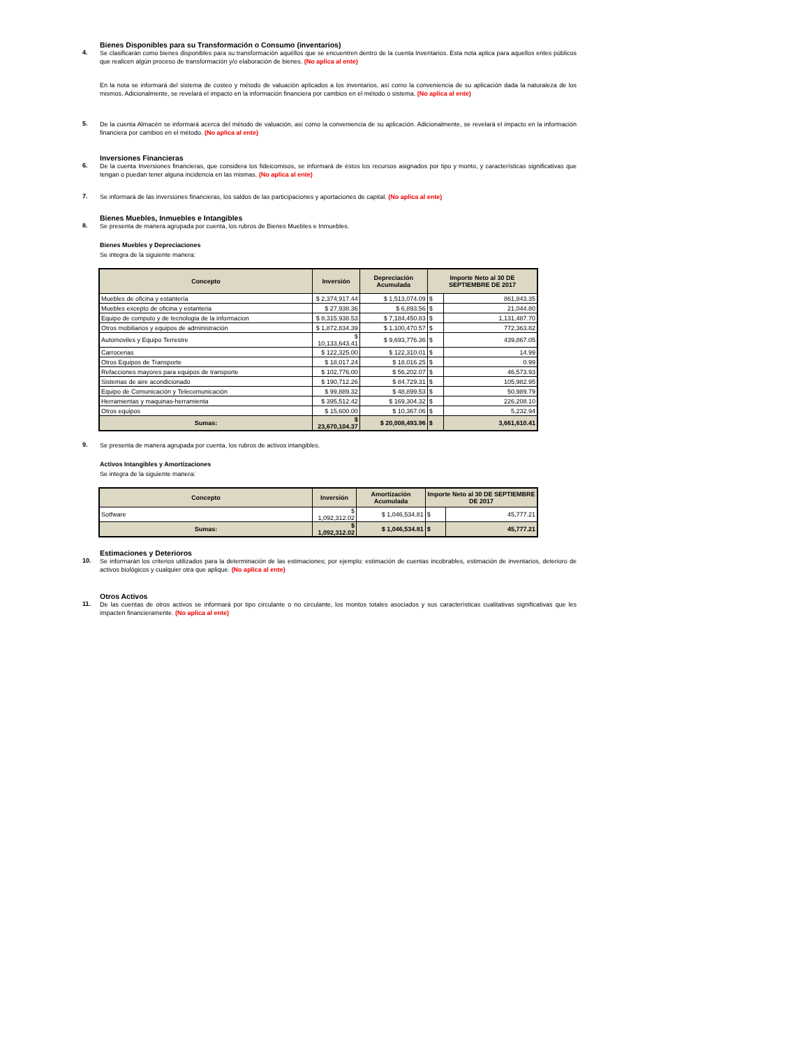Bienes Disponibles para su Transformación o Consumo (inventarios)
4.
Se clasificarán como bienes disponibles para su transformación aquéllos que se encuentren dentro de la cuenta Inventarios. Esta nota aplica para aquellos entes públicos que realicen algún proceso de transformación y/o elaboración de bienes. (No aplica al ente)
En la nota se informará del sistema de costeo y método de valuación aplicados a los inventarios, así como la conveniencia de su aplicación dada la naturaleza de los mismos. Adicionalmente, se revelará el impacto en la información financiera por cambios en el método o sistema. (No aplica al ente)
5.
De la cuenta Almacén se informará acerca del método de valuación, así como la conveniencia de su aplicación. Adicionalmente, se revelará el impacto en la información financiera por cambios en el método. (No aplica al ente)
Inversiones Financieras
6.
De la cuenta Inversiones financieras, que considera los fideicomisos, se informará de éstos los recursos asignados por tipo y monto, y características significativas que tengan o puedan tener alguna incidencia en las mismas. (No aplica al ente)
7.
Se informará de las inversiones financieras, los saldos de las participaciones y aportaciones de capital. (No aplica al ente)
Bienes Muebles, Inmuebles e Intangibles
8.
Se presenta de manera agrupada por cuenta, los rubros de Bienes Muebles e Inmuebles.
Bienes Muebles y Depreciaciones
Se integra de la siguiente manera:
| Concepto | Inversión | Depreciación Acumulada | Importe Neto al 30 DE SEPTIEMBRE DE 2017 | |
| --- | --- | --- | --- | --- |
| Muebles de oficina y estantería | $ 2,374,917.44 | $ 1,513,074.09 | $ | 861,843.35 |
| Muebles excepto de oficina y estanteria | $ 27,938.36 | $ 6,893.56 | $ | 21,044.80 |
| Equipo de computo y de tecnologia de la informacion | $ 8,315,938.53 | $ 7,184,450.83 | $ | 1,131,487.70 |
| Otros mobiliarios y equipos de administración | $ 1,872,834.39 | $ 1,100,470.57 | $ | 772,363.82 |
| Automoviles y Equipo Terrestre | $ 10,133,643.41 | $ 9,693,776.36 | $ | 439,867.05 |
| Carrocerias | $ 122,325.00 | $ 122,310.01 | $ | 14.99 |
| Otros Equipos de Transporte | $ 18,017.24 | $ 18,016.25 | $ | 0.99 |
| Refacciones mayores para equipos de transporte | $ 102,776.00 | $ 56,202.07 | $ | 46,573.93 |
| Sistemas de aire acondicionado | $ 190,712.26 | $ 84,729.31 | $ | 105,982.95 |
| Equipo de Comunicación y Telecomunicación | $ 99,889.32 | $ 48,899.53 | $ | 50,989.79 |
| Herramientas y maquinas-herramienta | $ 395,512.42 | $ 169,304.32 | $ | 226,208.10 |
| Otros equipos | $ 15,600.00 | $ 10,367.06 | $ | 5,232.94 |
| Sumas: | $ 23,670,104.37 | $ 20,008,493.96 | $ | 3,661,610.41 |
9.
Se presenta de manera agrupada por cuenta, los rubros de activos intangibles.
Activos Intangibles y Amortizaciones
Se integra de la siguiente manera:
| Concepto | Inversión | Amortización Acumulada | Importe Neto al 30 DE SEPTIEMBRE DE 2017 | |
| --- | --- | --- | --- | --- |
| Sotfware | $ 1,092,312.02 | $ 1,046,534.81 | $ | 45,777.21 |
| Sumas: | $ 1,092,312.02 | $ 1,046,534.81 | $ | 45,777.21 |
Estimaciones y Deterioros
10.
Se informarán los criterios utilizados para la determinación de las estimaciones; por ejemplo: estimación de cuentas incobrables, estimación de inventarios, deterioro de activos biológicos y cualquier otra que aplique. (No aplica al ente)
Otros Activos
11.
De las cuentas de otros activos se informará por tipo circulante o no circulante, los montos totales asociados y sus características cualitativas significativas que les impacten financieramente. (No aplica al ente)